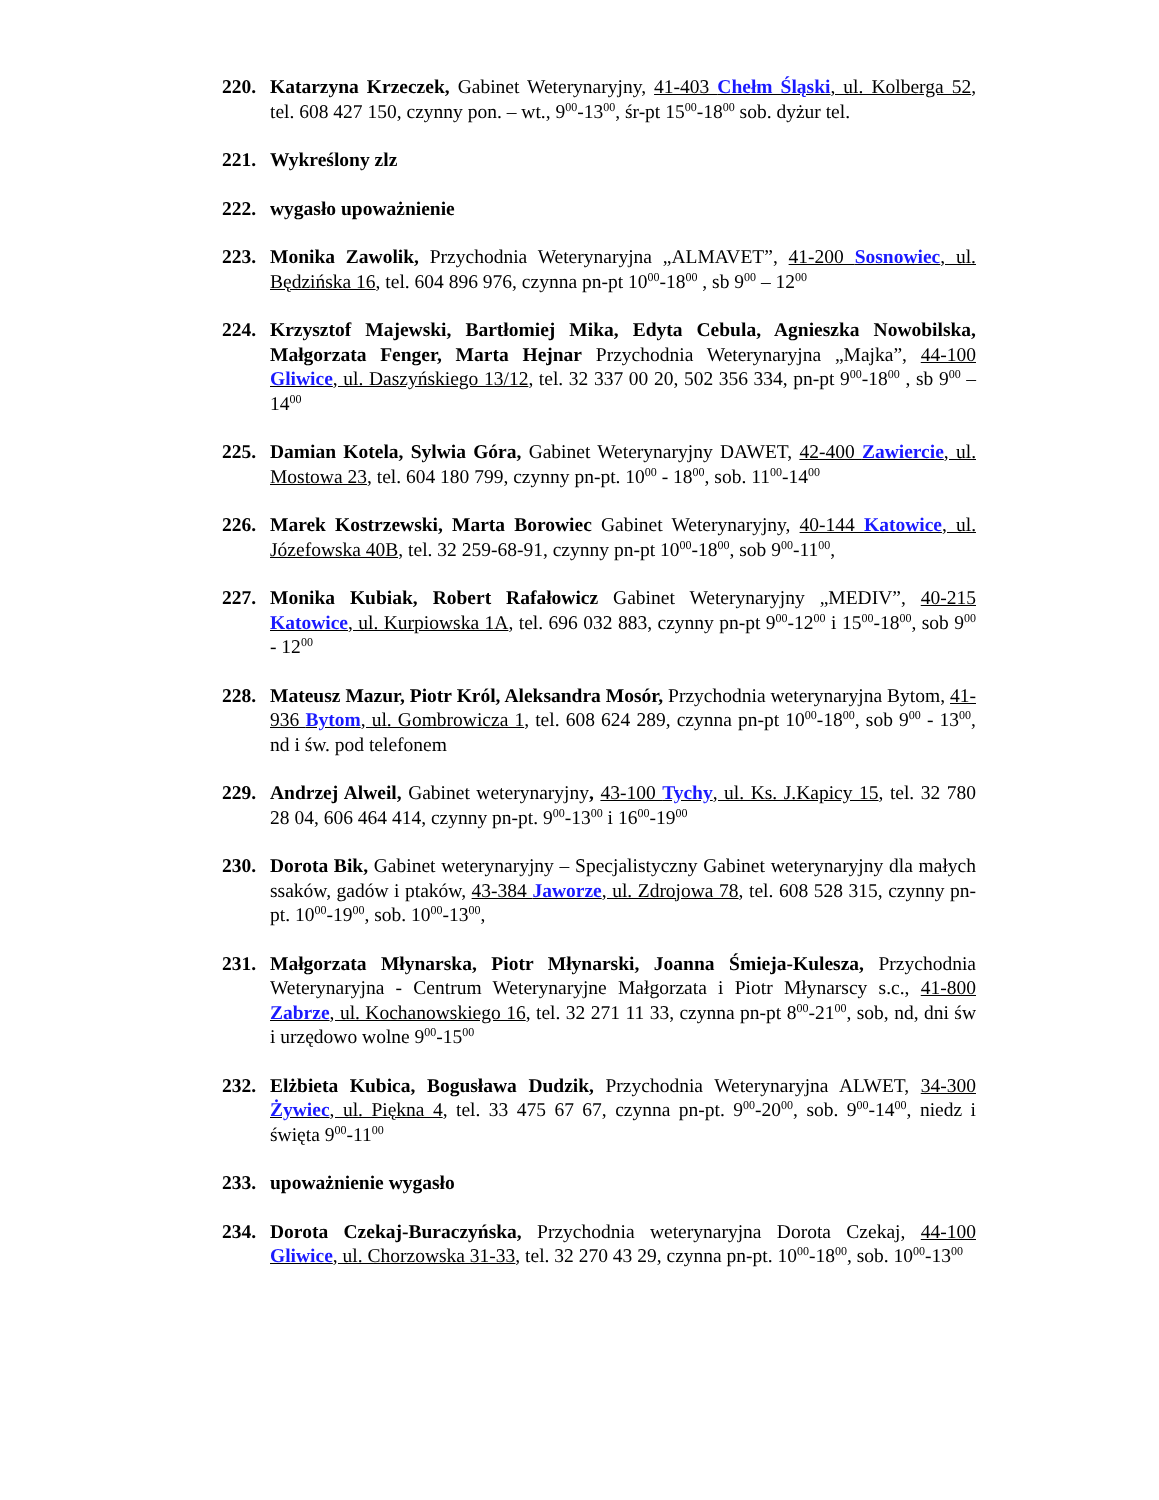220. Katarzyna Krzeczek, Gabinet Weterynaryjny, 41-403 Chełm Śląski, ul. Kolberga 52, tel. 608 427 150, czynny pon. – wt., 9<sup>00</sup>-13<sup>00</sup>, śr-pt 15<sup>00</sup>-18<sup>00</sup> sob. dyżur tel.
221. Wykreślony zlz
222. wygasło upoważnienie
223. Monika Zawolik, Przychodnia Weterynaryjna „ALMAVET”, 41-200 Sosnowiec, ul. Będzińska 16, tel. 604 896 976, czynna pn-pt 10<sup>00</sup>-18<sup>00</sup> , sb 9<sup>00</sup> – 12<sup>00</sup>
224. Krzysztof Majewski, Bartłomiej Mika, Edyta Cebula, Agnieszka Nowobilska, Małgorzata Fenger, Marta Hejnar Przychodnia Weterynaryjna „Majka”, 44-100 Gliwice, ul. Daszyńskiego 13/12, tel. 32 337 00 20, 502 356 334, pn-pt 9<sup>00</sup>-18<sup>00</sup> , sb 9<sup>00</sup> – 14<sup>00</sup>
225. Damian Kotela, Sylwia Góra, Gabinet Weterynaryjny DAWET, 42-400 Zawiercie, ul. Mostowa 23, tel. 604 180 799, czynny pn-pt. 10<sup>00</sup> - 18<sup>00</sup>, sob. 11<sup>00</sup>-14<sup>00</sup>
226. Marek Kostrzewski, Marta Borowiec Gabinet Weterynaryjny, 40-144 Katowice, ul. Józefowska 40B, tel. 32 259-68-91, czynny pn-pt 10<sup>00</sup>-18<sup>00</sup>, sob 9<sup>00</sup>-11<sup>00</sup>,
227. Monika Kubiak, Robert Rafałowicz Gabinet Weterynaryjny „MEDIV”, 40-215 Katowice, ul. Kurpiowska 1A, tel. 696 032 883, czynny pn-pt 9<sup>00</sup>-12<sup>00</sup> i 15<sup>00</sup>-18<sup>00</sup>, sob 9<sup>00</sup> - 12<sup>00</sup>
228. Mateusz Mazur, Piotr Król, Aleksandra Mosór, Przychodnia weterynaryjna Bytom, 41-936 Bytom, ul. Gombrowicza 1, tel. 608 624 289, czynna pn-pt 10<sup>00</sup>-18<sup>00</sup>, sob 9<sup>00</sup> - 13<sup>00</sup>, nd i św. pod telefonem
229. Andrzej Alweil, Gabinet weterynaryjny, 43-100 Tychy, ul. Ks. J.Kapicy 15, tel. 32 780 28 04, 606 464 414, czynny pn-pt. 9<sup>00</sup>-13<sup>00</sup> i 16<sup>00</sup>-19<sup>00</sup>
230. Dorota Bik, Gabinet weterynaryjny – Specjalistyczny Gabinet weterynaryjny dla małych ssaków, gadów i ptaków, 43-384 Jaworze, ul. Zdrojowa 78, tel. 608 528 315, czynny pn-pt. 10<sup>00</sup>-19<sup>00</sup>, sob. 10<sup>00</sup>-13<sup>00</sup>,
231. Małgorzata Młynarska, Piotr Młynarski, Joanna Śmieja-Kulesza, Przychodnia Weterynaryjna - Centrum Weterynaryjne Małgorzata i Piotr Młynarscy s.c., 41-800 Zabrze, ul. Kochanowskiego 16, tel. 32 271 11 33, czynna pn-pt 8<sup>00</sup>-21<sup>00</sup>, sob, nd, dni św i urzędowo wolne 9<sup>00</sup>-15<sup>00</sup>
232. Elżbieta Kubica, Bogusława Dudzik, Przychodnia Weterynaryjna ALWET, 34-300 Żywiec, ul. Piękna 4, tel. 33 475 67 67, czynna pn-pt. 9<sup>00</sup>-20<sup>00</sup>, sob. 9<sup>00</sup>-14<sup>00</sup>, niedz i święta 9<sup>00</sup>-11<sup>00</sup>
233. upoważnienie wygasło
234. Dorota Czekaj-Buraczyńska, Przychodnia weterynaryjna Dorota Czekaj, 44-100 Gliwice, ul. Chorzowska 31-33, tel. 32 270 43 29, czynna pn-pt. 10<sup>00</sup>-18<sup>00</sup>, sob. 10<sup>00</sup>-13<sup>00</sup>